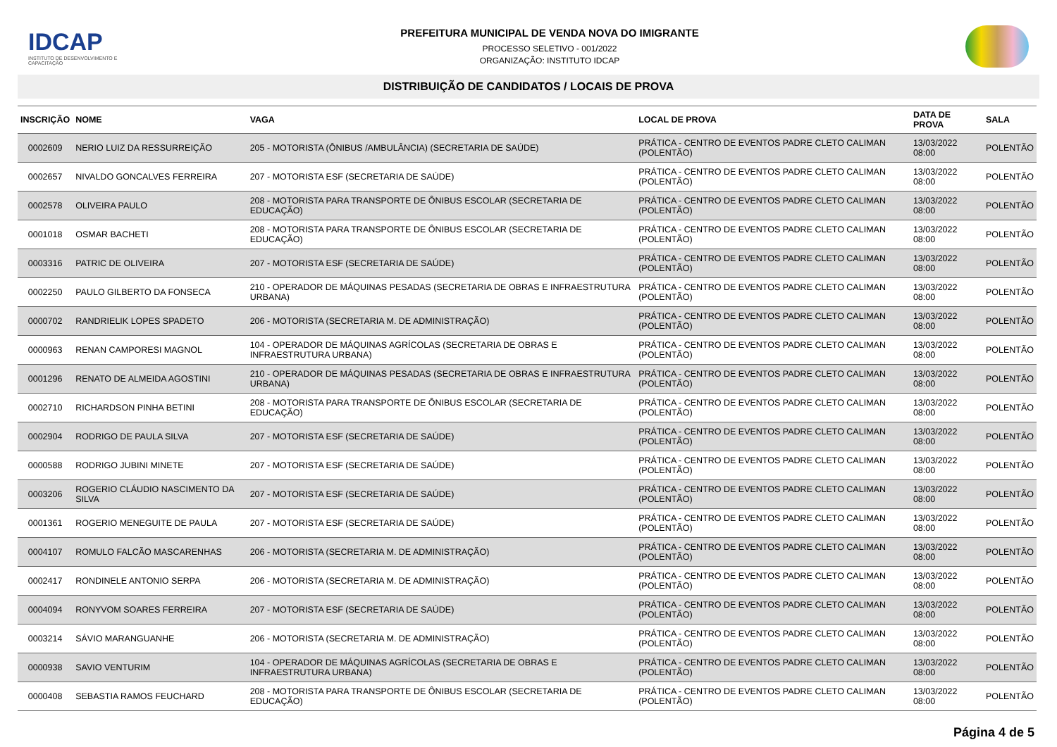IDCAP
INSTITUTO DE DESENVOLVIMENTO E CAPACITAÇÃO
PREFEITURA MUNICIPAL DE VENDA NOVA DO IMIGRANTE
PROCESSO SELETIVO - 001/2022
ORGANIZAÇÃO: INSTITUTO IDCAP
DISTRIBUIÇÃO DE CANDIDATOS / LOCAIS DE PROVA
| INSCRIÇÃO | NOME | VAGA | LOCAL DE PROVA | DATA DE PROVA | SALA |
| --- | --- | --- | --- | --- | --- |
| 0002609 | NERIO LUIZ DA RESSURREIÇÃO | 205 - MOTORISTA (ÔNIBUS /AMBULÂNCIA) (SECRETARIA DE SAÚDE) | PRÁTICA - CENTRO DE EVENTOS PADRE CLETO CALIMAN (POLENTÃO) | 13/03/2022 08:00 | POLENTÃO |
| 0002657 | NIVALDO GONCALVES FERREIRA | 207 - MOTORISTA ESF (SECRETARIA DE SAÚDE) | PRÁTICA - CENTRO DE EVENTOS PADRE CLETO CALIMAN (POLENTÃO) | 13/03/2022 08:00 | POLENTÃO |
| 0002578 | OLIVEIRA PAULO | 208 - MOTORISTA PARA TRANSPORTE DE ÔNIBUS ESCOLAR (SECRETARIA DE EDUCAÇÃO) | PRÁTICA - CENTRO DE EVENTOS PADRE CLETO CALIMAN (POLENTÃO) | 13/03/2022 08:00 | POLENTÃO |
| 0001018 | OSMAR BACHETI | 208 - MOTORISTA PARA TRANSPORTE DE ÔNIBUS ESCOLAR (SECRETARIA DE EDUCAÇÃO) | PRÁTICA - CENTRO DE EVENTOS PADRE CLETO CALIMAN (POLENTÃO) | 13/03/2022 08:00 | POLENTÃO |
| 0003316 | PATRIC DE OLIVEIRA | 207 - MOTORISTA ESF (SECRETARIA DE SAÚDE) | PRÁTICA - CENTRO DE EVENTOS PADRE CLETO CALIMAN (POLENTÃO) | 13/03/2022 08:00 | POLENTÃO |
| 0002250 | PAULO GILBERTO DA FONSECA | 210 - OPERADOR DE MÁQUINAS PESADAS (SECRETARIA DE OBRAS E INFRAESTRUTURA URBANA) | PRÁTICA - CENTRO DE EVENTOS PADRE CLETO CALIMAN (POLENTÃO) | 13/03/2022 08:00 | POLENTÃO |
| 0000702 | RANDRIELIK LOPES SPADETO | 206 - MOTORISTA (SECRETARIA M. DE ADMINISTRAÇÃO) | PRÁTICA - CENTRO DE EVENTOS PADRE CLETO CALIMAN (POLENTÃO) | 13/03/2022 08:00 | POLENTÃO |
| 0000963 | RENAN CAMPORESI MAGNOL | 104 - OPERADOR DE MÁQUINAS AGRÍCOLAS (SECRETARIA DE OBRAS E INFRAESTRUTURA URBANA) | PRÁTICA - CENTRO DE EVENTOS PADRE CLETO CALIMAN (POLENTÃO) | 13/03/2022 08:00 | POLENTÃO |
| 0001296 | RENATO DE ALMEIDA AGOSTINI | 210 - OPERADOR DE MÁQUINAS PESADAS (SECRETARIA DE OBRAS E INFRAESTRUTURA URBANA) | PRÁTICA - CENTRO DE EVENTOS PADRE CLETO CALIMAN (POLENTÃO) | 13/03/2022 08:00 | POLENTÃO |
| 0002710 | RICHARDSON PINHA BETINI | 208 - MOTORISTA PARA TRANSPORTE DE ÔNIBUS ESCOLAR (SECRETARIA DE EDUCAÇÃO) | PRÁTICA - CENTRO DE EVENTOS PADRE CLETO CALIMAN (POLENTÃO) | 13/03/2022 08:00 | POLENTÃO |
| 0002904 | RODRIGO DE PAULA SILVA | 207 - MOTORISTA ESF (SECRETARIA DE SAÚDE) | PRÁTICA - CENTRO DE EVENTOS PADRE CLETO CALIMAN (POLENTÃO) | 13/03/2022 08:00 | POLENTÃO |
| 0000588 | RODRIGO JUBINI MINETE | 207 - MOTORISTA ESF (SECRETARIA DE SAÚDE) | PRÁTICA - CENTRO DE EVENTOS PADRE CLETO CALIMAN (POLENTÃO) | 13/03/2022 08:00 | POLENTÃO |
| 0003206 | ROGERIO CLÁUDIO NASCIMENTO DA SILVA | 207 - MOTORISTA ESF (SECRETARIA DE SAÚDE) | PRÁTICA - CENTRO DE EVENTOS PADRE CLETO CALIMAN (POLENTÃO) | 13/03/2022 08:00 | POLENTÃO |
| 0001361 | ROGERIO MENEGUITE DE PAULA | 207 - MOTORISTA ESF (SECRETARIA DE SAÚDE) | PRÁTICA - CENTRO DE EVENTOS PADRE CLETO CALIMAN (POLENTÃO) | 13/03/2022 08:00 | POLENTÃO |
| 0004107 | ROMULO FALCÃO MASCARENHAS | 206 - MOTORISTA (SECRETARIA M. DE ADMINISTRAÇÃO) | PRÁTICA - CENTRO DE EVENTOS PADRE CLETO CALIMAN (POLENTÃO) | 13/03/2022 08:00 | POLENTÃO |
| 0002417 | RONDINELE ANTONIO SERPA | 206 - MOTORISTA (SECRETARIA M. DE ADMINISTRAÇÃO) | PRÁTICA - CENTRO DE EVENTOS PADRE CLETO CALIMAN (POLENTÃO) | 13/03/2022 08:00 | POLENTÃO |
| 0004094 | RONYVOM SOARES FERREIRA | 207 - MOTORISTA ESF (SECRETARIA DE SAÚDE) | PRÁTICA - CENTRO DE EVENTOS PADRE CLETO CALIMAN (POLENTÃO) | 13/03/2022 08:00 | POLENTÃO |
| 0003214 | SÁVIO MARANGUANHE | 206 - MOTORISTA (SECRETARIA M. DE ADMINISTRAÇÃO) | PRÁTICA - CENTRO DE EVENTOS PADRE CLETO CALIMAN (POLENTÃO) | 13/03/2022 08:00 | POLENTÃO |
| 0000938 | SAVIO VENTURIM | 104 - OPERADOR DE MÁQUINAS AGRÍCOLAS (SECRETARIA DE OBRAS E INFRAESTRUTURA URBANA) | PRÁTICA - CENTRO DE EVENTOS PADRE CLETO CALIMAN (POLENTÃO) | 13/03/2022 08:00 | POLENTÃO |
| 0000408 | SEBASTIA RAMOS FEUCHARD | 208 - MOTORISTA PARA TRANSPORTE DE ÔNIBUS ESCOLAR (SECRETARIA DE EDUCAÇÃO) | PRÁTICA - CENTRO DE EVENTOS PADRE CLETO CALIMAN (POLENTÃO) | 13/03/2022 08:00 | POLENTÃO |
Página 4 de 5